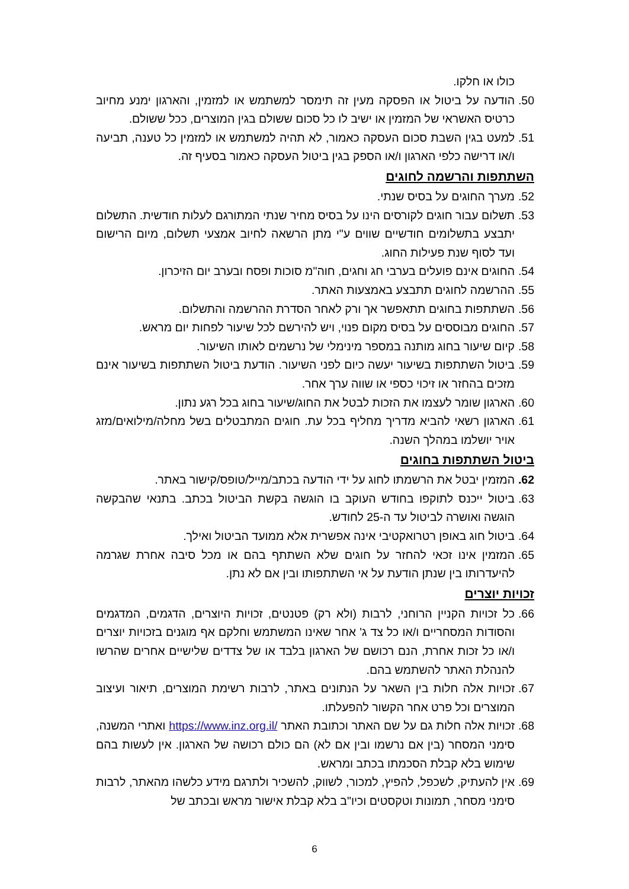כולו או חלקו.
50. הודעה על ביטול או הפסקה מעין זה תימסר למשתמש או למזמין, והארגון ימנע מחיוב כרטיס האשראי של המזמין או ישיב לו כל סכום ששולם בגין המוצרים, ככל ששולם.
51. למעט בגין השבת סכום העסקה כאמור, לא תהיה למשתמש או למזמין כל טענה, תביעה ו/או דרישה כלפי הארגון ו/או הספק בגין ביטול העסקה כאמור בסעיף זה.
השתתפות והרשמה לחוגים
52. מערך החוגים על בסיס שנתי.
53. תשלום עבור חוגים לקורסים הינו על בסיס מחיר שנתי המתורגם לעלות חודשית. התשלום יתבצע בתשלומים חודשיים שווים ע"י מתן הרשאה לחיוב אמצעי תשלום, מיום הרישום ועד לסוף שנת פעילות החוג.
54. החוגים אינם פועלים בערבי חג וחגים, חוה"מ סוכות ופסח ובערב יום הזיכרון.
55. ההרשמה לחוגים תתבצע באמצעות האתר.
56. השתתפות בחוגים תתאפשר אך ורק לאחר הסדרת ההרשמה והתשלום.
57. החוגים מבוססים על בסיס מקום פנוי, ויש להירשם לכל שיעור לפחות יום מראש.
58. קיום שיעור בחוג מותנה במספר מינימלי של נרשמים לאותו השיעור.
59. ביטול השתתפות בשיעור יעשה כיום לפני השיעור. הודעת ביטול השתתפות בשיעור אינם מזכים בהחזר או זיכוי כספי או שווה ערך אחר.
60. הארגון שומר לעצמו את הזכות לבטל את החוג/שיעור בחוג בכל רגע נתון.
61. הארגון רשאי להביא מדריך מחליף בכל עת. חוגים המתבטלים בשל מחלה/מילואים/מזג אויר יושלמו במהלך השנה.
ביטול השתתפות בחוגים
62. המזמין יבטל את הרשמתו לחוג על ידי הודעה בכתב/מייל/טופס/קישור באתר.
63. ביטול ייכנס לתוקפו בחודש העוקב בו הוגשה בקשת הביטול בכתב. בתנאי שהבקשה הוגשה ואושרה לביטול עד ה-25 לחודש.
64. ביטול חוג באופן רטרואקטיבי אינה אפשרית אלא ממועד הביטול ואילך.
65. המזמין אינו זכאי להחזר על חוגים שלא השתתף בהם או מכל סיבה אחרת שגרמה להיעדרותו בין שנתן הודעת על אי השתתפותו ובין אם לא נתן.
זכויות יוצרים
66. כל זכויות הקניין הרוחני, לרבות (ולא רק) פטנטים, זכויות היוצרים, הדגמים, המדגמים והסודות המסחריים ו/או כל צד ג' אחר שאינו המשתמש וחלקם אף מוגנים בזכויות יוצרים ו/או כל זכות אחרת, הנם רכושם של הארגון בלבד או של צדדים שלישיים אחרים שהרשו להנהלת האתר להשתמש בהם.
67. זכויות אלה חלות בין השאר על הנתונים באתר, לרבות רשימת המוצרים, תיאור ועיצוב המוצרים וכל פרט אחר הקשור להפעלתו.
68. זכויות אלה חלות גם על שם האתר וכתובת האתר https://www.inz.org.il/ ואתרי המשנה, סימני המסחר (בין אם נרשמו ובין אם לא) הם כולם רכושה של הארגון. אין לעשות בהם שימוש בלא קבלת הסכמתו בכתב ומראש.
69. אין להעתיק, לשכפל, להפיץ, למכור, לשווק, להשכיר ולתרגם מידע כלשהו מהאתר, לרבות סימני מסחר, תמונות וטקסטים וכיו"ב בלא קבלת אישור מראש ובכתב של
6